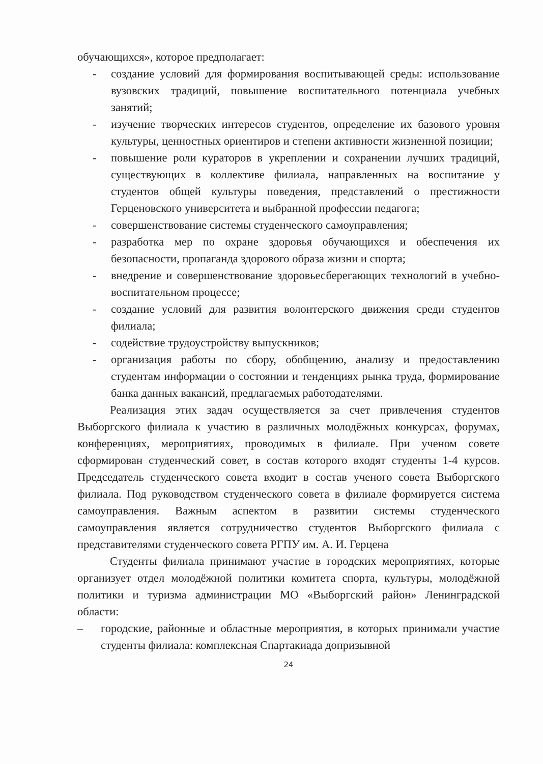обучающихся», которое предполагает:
- создание условий для формирования воспитывающей среды: использование вузовских традиций, повышение воспитательного потенциала учебных занятий;
- изучение творческих интересов студентов, определение их базового уровня культуры, ценностных ориентиров и степени активности жизненной позиции;
- повышение роли кураторов в укреплении и сохранении лучших традиций, существующих в коллективе филиала, направленных на воспитание у студентов общей культуры поведения, представлений о престижности Герценовского университета и выбранной профессии педагога;
- совершенствование системы студенческого самоуправления;
- разработка мер по охране здоровья обучающихся и обеспечения их безопасности, пропаганда здорового образа жизни и спорта;
- внедрение и совершенствование здоровьесберегающих технологий в учебно-воспитательном процессе;
- создание условий для развития волонтерского движения среди студентов филиала;
- содействие трудоустройству выпускников;
- организация работы по сбору, обобщению, анализу и предоставлению студентам информации о состоянии и тенденциях рынка труда, формирование банка данных вакансий, предлагаемых работодателями.
Реализация этих задач осуществляется за счет привлечения студентов Выборгского филиала к участию в различных молодёжных конкурсах, форумах, конференциях, мероприятиях, проводимых в филиале. При ученом совете сформирован студенческий совет, в состав которого входят студенты 1-4 курсов. Председатель студенческого совета входит в состав ученого совета Выборгского филиала. Под руководством студенческого совета в филиале формируется система самоуправления. Важным аспектом в развитии системы студенческого самоуправления является сотрудничество студентов Выборгского филиала с представителями студенческого совета РГПУ им. А. И. Герцена
Студенты филиала принимают участие в городских мероприятиях, которые организует отдел молодёжной политики комитета спорта, культуры, молодёжной политики и туризма администрации МО «Выборгский район» Ленинградской области:
– городские, районные и областные мероприятия, в которых принимали участие студенты филиала: комплексная Спартакиада допризывной
24